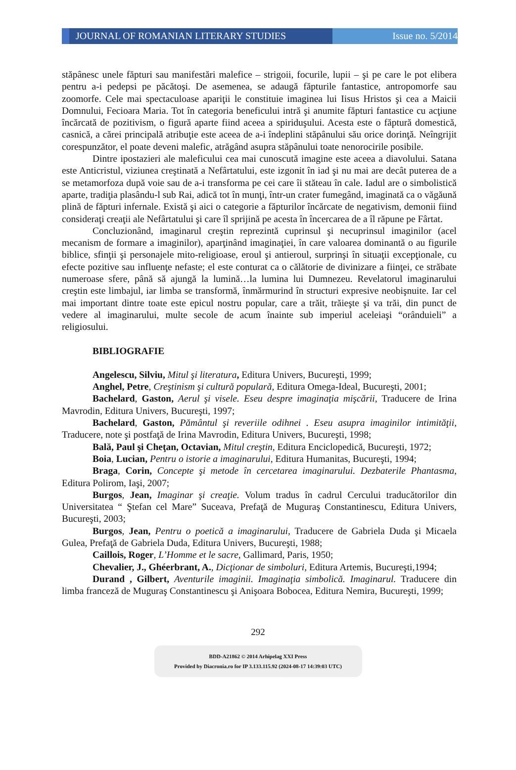JOURNAL OF ROMANIAN LITERARY STUDIES Issue no. 5/2014
stăpânesc unele făpturi sau manifestări malefice – strigoii, focurile, lupii – şi pe care le pot elibera pentru a-i pedepsi pe păcătoşi. De asemenea, se adaugă făpturile fantastice, antropomorfe sau zoomorfe. Cele mai spectaculoase apariţii le constituie imaginea lui Iisus Hristos şi cea a Maicii Domnului, Fecioara Maria. Tot în categoria beneficului intră şi anumite făpturi fantastice cu acţiune încărcată de pozitivism, o figură aparte fiind aceea a spiriduşului. Acesta este o făptură domestică, casnică, a cărei principală atribuţie este aceea de a-i îndeplini stăpânului său orice dorinţă. Neîngrijit corespunzător, el poate deveni malefic, atrăgând asupra stăpânului toate nenorocirile posibile.
Dintre ipostazieri ale maleficului cea mai cunoscută imagine este aceea a diavolului. Satana este Anticristul, viziunea creştinată a Nefârtatului, este izgonit în iad şi nu mai are decât puterea de a se metamorfoza după voie sau de a-i transforma pe cei care îi stăteau în cale. Iadul are o simbolistică aparte, tradiţia plasându-l sub Rai, adică tot în munţi, într-un crater fumegând, imaginată ca o văgăună plină de făpturi infernale. Există şi aici o categorie a făpturilor încărcate de negativism, demonii fiind consideraţi creaţii ale Nefârtatului şi care îl sprijină pe acesta în încercarea de a îl răpune pe Fârtat.
Concluzionând, imaginarul creştin reprezintă cuprinsul şi necuprinsul imaginilor (acel mecanism de formare a imaginilor), aparţinând imaginaţiei, în care valoarea dominantă o au figurile biblice, sfinţii şi personajele mito-religioase, eroul şi antieroul, surprinşi în situaţii excepţionale, cu efecte pozitive sau influenţe nefaste; el este conturat ca o călătorie de divinizare a fiinţei, ce străbate numeroase sfere, până să ajungă la lumină…la lumina lui Dumnezeu. Revelatorul imaginarului creştin este limbajul, iar limba se transformă, înmărmurind în structuri expresive neobişnuite. Iar cel mai important dintre toate este epicul nostru popular, care a trăit, trăieşte şi va trăi, din punct de vedere al imaginarului, multe secole de acum înainte sub imperiul aceleiaşi “orânduieli” a religiosului.
BIBLIOGRAFIE
Angelescu, Silviu, Mitul şi literatura, Editura Univers, Bucureşti, 1999;
Anghel, Petre, Creştinism şi cultură populară, Editura Omega-Ideal, Bucureşti, 2001;
Bachelard, Gaston, Aerul şi visele. Eseu despre imaginaţia mişcării, Traducere de Irina Mavrodin, Editura Univers, Bucureşti, 1997;
Bachelard, Gaston, Pământul şi reveriile odihnei . Eseu asupra imaginilor intimităţii, Traducere, note şi postfaţă de Irina Mavrodin, Editura Univers, Bucureşti, 1998;
Bală, Paul şi Cheţan, Octavian, Mitul creştin, Editura Enciclopedică, Bucureşti, 1972;
Boia, Lucian, Pentru o istorie a imaginarului, Editura Humanitas, Bucureşti, 1994;
Braga, Corin, Concepte şi metode în cercetarea imaginarului. Dezbaterile Phantasma, Editura Polirom, Iaşi, 2007;
Burgos, Jean, Imaginar şi creaţie. Volum tradus în cadrul Cercului traducătorilor din Universitatea “ Ştefan cel Mare” Suceava, Prefaţă de Muguraş Constantinescu, Editura Univers, Bucureşti, 2003;
Burgos, Jean, Pentru o poetică a imaginarului, Traducere de Gabriela Duda şi Micaela Gulea, Prefaţă de Gabriela Duda, Editura Univers, Bucureşti, 1988;
Caillois, Roger, L’Homme et le sacre, Gallimard, Paris, 1950;
Chevalier, J., Ghéerbrant, A., Dicţionar de simboluri, Editura Artemis, Bucureşti,1994;
Durand , Gilbert, Aventurile imaginii. Imaginaţia simbolică. Imaginarul. Traducere din limba franceză de Muguraş Constantinescu şi Anişoara Bobocea, Editura Nemira, Bucureşti, 1999;
292
BDD-A21862 © 2014 Arhipelag XXI Press
Provided by Diacronia.ro for IP 3.133.115.92 (2024-08-17 14:39:03 UTC)